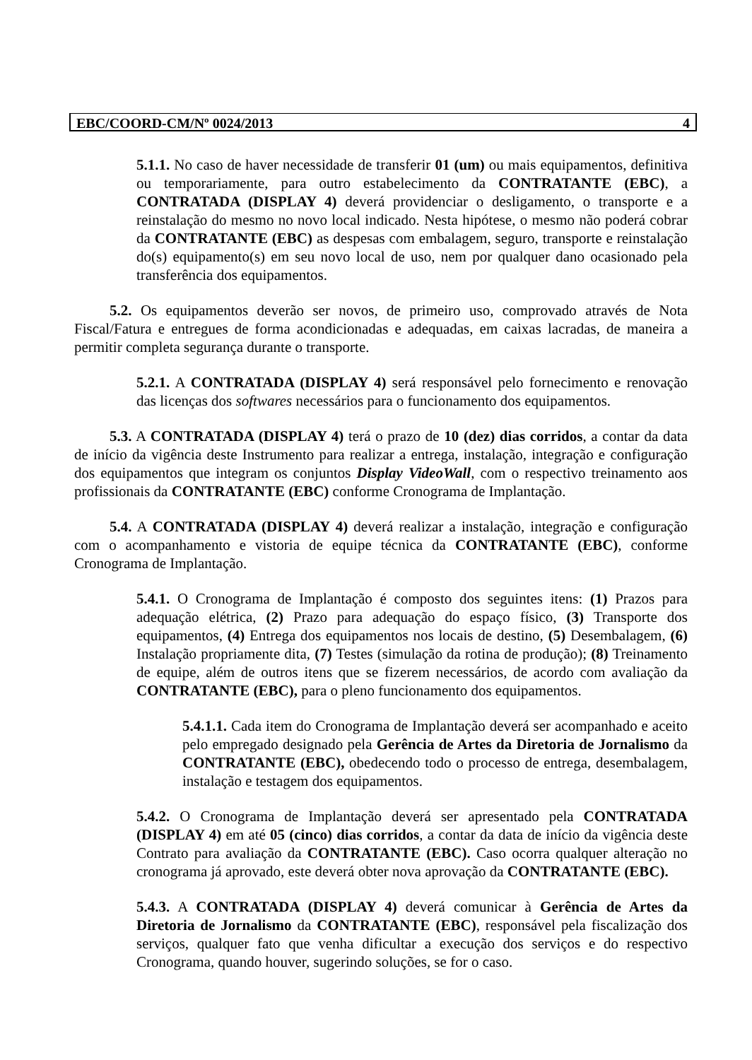EBC/COORD-CM/Nº 0024/2013 4
5.1.1. No caso de haver necessidade de transferir 01 (um) ou mais equipamentos, definitiva ou temporariamente, para outro estabelecimento da CONTRATANTE (EBC), a CONTRATADA (DISPLAY 4) deverá providenciar o desligamento, o transporte e a reinstalação do mesmo no novo local indicado. Nesta hipótese, o mesmo não poderá cobrar da CONTRATANTE (EBC) as despesas com embalagem, seguro, transporte e reinstalação do(s) equipamento(s) em seu novo local de uso, nem por qualquer dano ocasionado pela transferência dos equipamentos.
5.2. Os equipamentos deverão ser novos, de primeiro uso, comprovado através de Nota Fiscal/Fatura e entregues de forma acondicionadas e adequadas, em caixas lacradas, de maneira a permitir completa segurança durante o transporte.
5.2.1. A CONTRATADA (DISPLAY 4) será responsável pelo fornecimento e renovação das licenças dos softwares necessários para o funcionamento dos equipamentos.
5.3. A CONTRATADA (DISPLAY 4) terá o prazo de 10 (dez) dias corridos, a contar da data de início da vigência deste Instrumento para realizar a entrega, instalação, integração e configuração dos equipamentos que integram os conjuntos Display VideoWall, com o respectivo treinamento aos profissionais da CONTRATANTE (EBC) conforme Cronograma de Implantação.
5.4. A CONTRATADA (DISPLAY 4) deverá realizar a instalação, integração e configuração com o acompanhamento e vistoria de equipe técnica da CONTRATANTE (EBC), conforme Cronograma de Implantação.
5.4.1. O Cronograma de Implantação é composto dos seguintes itens: (1) Prazos para adequação elétrica, (2) Prazo para adequação do espaço físico, (3) Transporte dos equipamentos, (4) Entrega dos equipamentos nos locais de destino, (5) Desembalagem, (6) Instalação propriamente dita, (7) Testes (simulação da rotina de produção); (8) Treinamento de equipe, além de outros itens que se fizerem necessários, de acordo com avaliação da CONTRATANTE (EBC), para o pleno funcionamento dos equipamentos.
5.4.1.1. Cada item do Cronograma de Implantação deverá ser acompanhado e aceito pelo empregado designado pela Gerência de Artes da Diretoria de Jornalismo da CONTRATANTE (EBC), obedecendo todo o processo de entrega, desembalagem, instalação e testagem dos equipamentos.
5.4.2. O Cronograma de Implantação deverá ser apresentado pela CONTRATADA (DISPLAY 4) em até 05 (cinco) dias corridos, a contar da data de início da vigência deste Contrato para avaliação da CONTRATANTE (EBC). Caso ocorra qualquer alteração no cronograma já aprovado, este deverá obter nova aprovação da CONTRATANTE (EBC).
5.4.3. A CONTRATADA (DISPLAY 4) deverá comunicar à Gerência de Artes da Diretoria de Jornalismo da CONTRATANTE (EBC), responsável pela fiscalização dos serviços, qualquer fato que venha dificultar a execução dos serviços e do respectivo Cronograma, quando houver, sugerindo soluções, se for o caso.